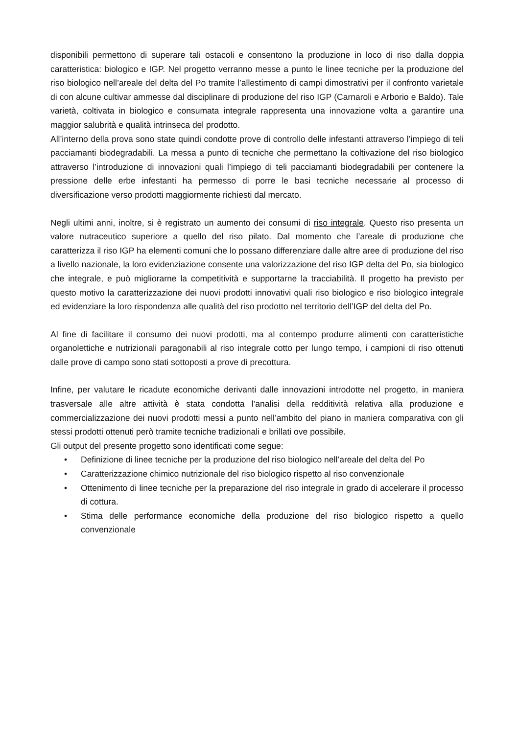disponibili permettono di superare tali ostacoli e consentono la produzione in loco di riso dalla doppia caratteristica: biologico e IGP. Nel progetto verranno messe a punto le linee tecniche per la produzione del riso biologico nell’areale del delta del Po tramite l’allestimento di campi dimostrativi per il confronto varietale di con alcune cultivar ammesse dal disciplinare di produzione del riso IGP (Carnaroli e Arborio e Baldo). Tale varietà, coltivata in biologico e consumata integrale rappresenta una innovazione volta a garantire una maggior salubrità e qualità intrinseca del prodotto.
All’interno della prova sono state quindi condotte prove di controllo delle infestanti attraverso l’impiego di teli pacciamanti biodegradabili. La messa a punto di tecniche che permettano la coltivazione del riso biologico attraverso l’introduzione di innovazioni quali l’impiego di teli pacciamanti biodegradabili per contenere la pressione delle erbe infestanti ha permesso di porre le basi tecniche necessarie al processo di diversificazione verso prodotti maggiormente richiesti dal mercato.
Negli ultimi anni, inoltre, si è registrato un aumento dei consumi di riso integrale. Questo riso presenta un valore nutraceutico superiore a quello del riso pilato. Dal momento che l’areale di produzione che caratterizza il riso IGP ha elementi comuni che lo possano differenziare dalle altre aree di produzione del riso a livello nazionale, la loro evidenziazione consente una valorizzazione del riso IGP delta del Po, sia biologico che integrale, e può migliorarne la competitività e supportarne la tracciabilità. Il progetto ha previsto per questo motivo la caratterizzazione dei nuovi prodotti innovativi quali riso biologico e riso biologico integrale ed evidenziare la loro rispondenza alle qualità del riso prodotto nel territorio dell’IGP del delta del Po.
Al fine di facilitare il consumo dei nuovi prodotti, ma al contempo produrre alimenti con caratteristiche organolettiche e nutrizionali paragonabili al riso integrale cotto per lungo tempo, i campioni di riso ottenuti dalle prove di campo sono stati sottoposti a prove di precottura.
Infine, per valutare le ricadute economiche derivanti dalle innovazioni introdotte nel progetto, in maniera trasversale alle altre attività è stata condotta l’analisi della redditività relativa alla produzione e commercializzazione dei nuovi prodotti messi a punto nell’ambito del piano in maniera comparativa con gli stessi prodotti ottenuti però tramite tecniche tradizionali e brillati ove possibile.
Gli output del presente progetto sono identificati come segue:
• Definizione di linee tecniche per la produzione del riso biologico nell’areale del delta del Po
• Caratterizzazione chimico nutrizionale del riso biologico rispetto al riso convenzionale
• Ottenimento di linee tecniche per la preparazione del riso integrale in grado di accelerare il processo di cottura.
• Stima delle performance economiche della produzione del riso biologico rispetto a quello convenzionale